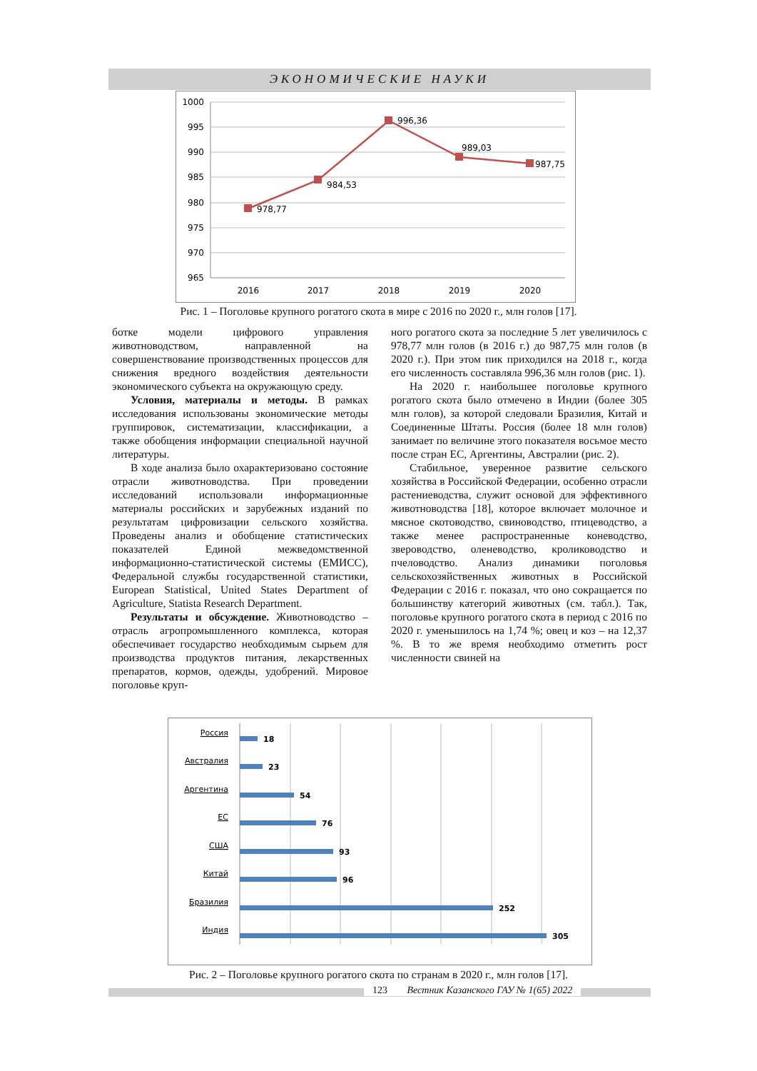ЭКОНОМИЧЕСКИЕ НАУКИ
1000
995
990
985
980
975
970
965
2016
2017
2018
2019
2020
978,77
984,53
996,36
989,03
987,75
Рис. 1 – Поголовье крупного рогатого скота в мире с 2016 по 2020 г., млн голов [17].
ботке модели цифрового управления животноводством, направленной на совершенствование производственных процессов для снижения вредного воздействия деятельности экономического субъекта на окружающую среду.
Условия, материалы и методы. В рамках исследования использованы экономические методы группировок, систематизации, классификации, а также обобщения информации специальной научной литературы.
В ходе анализа было охарактеризовано состояние отрасли животноводства. При проведении исследований использовали информационные материалы российских и зарубежных изданий по результатам цифровизации сельского хозяйства. Проведены анализ и обобщение статистических показателей Единой межведомственной информационно-статистической системы (ЕМИСС), Федеральной службы государственной статистики, European Statistical, United States Department of Agriculture, Statista Research Department.
Результаты и обсуждение. Животноводство – отрасль агропромышленного комплекса, которая обеспечивает государство необходимым сырьем для производства продуктов питания, лекарственных препаратов, кормов, одежды, удобрений. Мировое поголовье круп-
ного рогатого скота за последние 5 лет увеличилось с 978,77 млн голов (в 2016 г.) до 987,75 млн голов (в 2020 г.). При этом пик приходился на 2018 г., когда его численность составляла 996,36 млн голов (рис. 1).
На 2020 г. наибольшее поголовье крупного рогатого скота было отмечено в Индии (более 305 млн голов), за которой следовали Бразилия, Китай и Соединенные Штаты. Россия (более 18 млн голов) занимает по величине этого показателя восьмое место после стран ЕС, Аргентины, Австралии (рис. 2).
Стабильное, уверенное развитие сельского хозяйства в Российской Федерации, особенно отрасли растениеводства, служит основой для эффективного животноводства [18], которое включает молочное и мясное скотоводство, свиноводство, птицеводство, а также менее распространенные коневодство, звероводство, оленеводство, кролиководство и пчеловодство. Анализ динамики поголовья сельскохозяйственных животных в Российской Федерации с 2016 г. показал, что оно сокращается по большинству категорий животных (см. табл.). Так, поголовье крупного рогатого скота в период с 2016 по 2020 г. уменьшилось на 1,74 %; овец и коз – на 12,37 %. В то же время необходимо отметить рост численности свиней на
Россия
Австралия
Аргентина
ЕС
США
Китай
Бразилия
Индия
18
23
54
76
93
96
252
305
Рис. 2 – Поголовье крупного рогатого скота по странам в 2020 г., млн голов [17].
123 Вестник Казанского ГАУ № 1(65) 2022